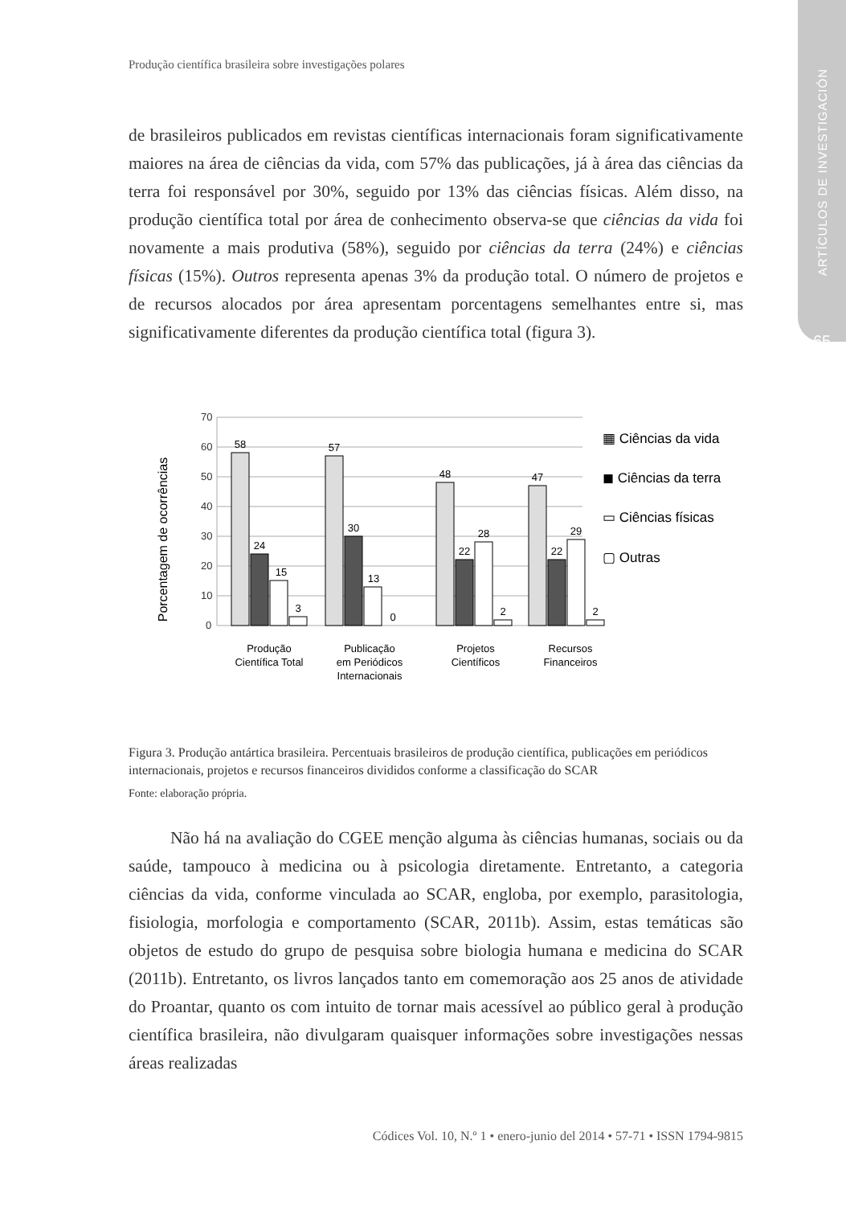ARTÍCULOS DE INVESTIGACIÓN
65
Produção científica brasileira sobre investigações polares
de brasileiros publicados em revistas científicas internacionais foram significativamente maiores na área de ciências da vida, com 57% das publicações, já à área das ciências da terra foi responsável por 30%, seguido por 13% das ciências físicas. Além disso, na produção científica total por área de conhecimento observa-se que ciências da vida foi novamente a mais produtiva (58%), seguido por ciências da terra (24%) e ciências físicas (15%). Outros representa apenas 3% da produção total. O número de projetos e de recursos alocados por área apresentam porcentagens semelhantes entre si, mas significativamente diferentes da produção científica total (figura 3).
70
60
50
40
30
20
10
0
Porcentagem de ocorrências
58
24
15
3
57
30
13
0
48
22
28
2
47
22
29
2
Produção
Científica Total
Publicação
em Periódicos
Internacionais
Projetos
Científicos
Recursos
Financeiros
▦ Ciências da vida
◼ Ciências da terra
▭ Ciências físicas
▢ Outras
Figura 3. Produção antártica brasileira. Percentuais brasileiros de produção científica, publicações em periódicos internacionais, projetos e recursos financeiros divididos conforme a classificação do SCAR
Fonte: elaboração própria.
Não há na avaliação do CGEE menção alguma às ciências humanas, sociais ou da saúde, tampouco à medicina ou à psicologia diretamente. Entretanto, a categoria ciências da vida, conforme vinculada ao SCAR, engloba, por exemplo, parasitologia, fisiologia, morfologia e comportamento (SCAR, 2011b). Assim, estas temáticas são objetos de estudo do grupo de pesquisa sobre biologia humana e medicina do SCAR (2011b). Entretanto, os livros lançados tanto em comemoração aos 25 anos de atividade do Proantar, quanto os com intuito de tornar mais acessível ao público geral à produção científica brasileira, não divulgaram quaisquer informações sobre investigações nessas áreas realizadas
Códices Vol. 10, N.º 1 • enero-junio del 2014 • 57-71 • ISSN 1794-9815